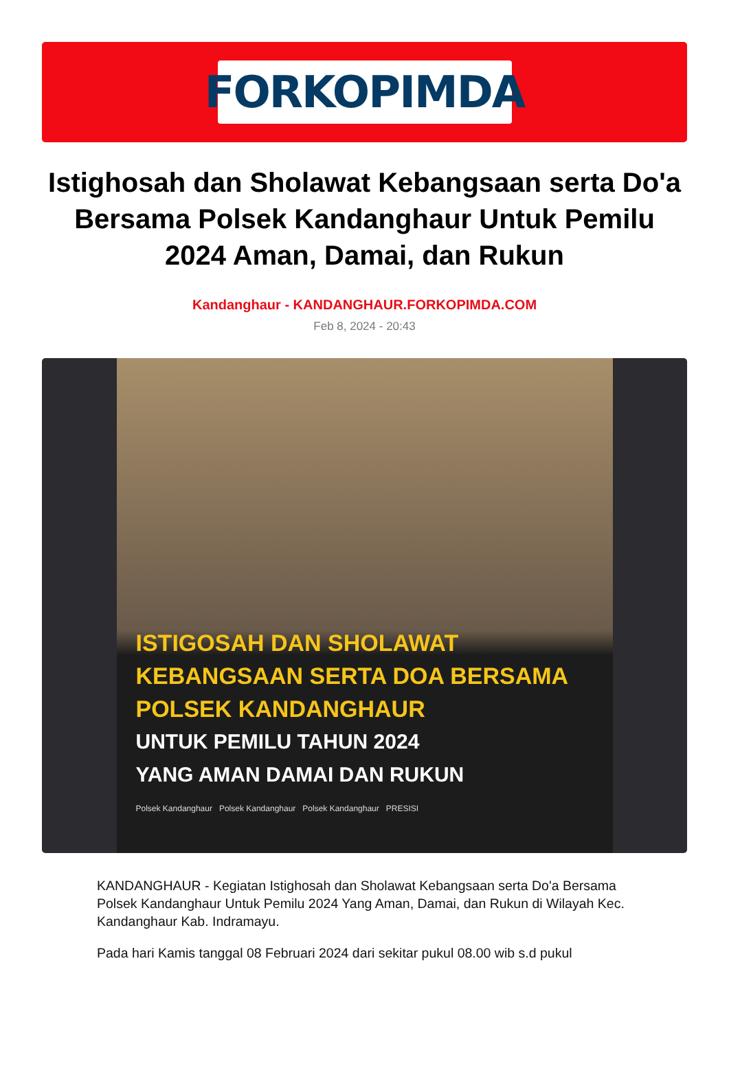FORKOPIMDA
Istighosah dan Sholawat Kebangsaan serta Do'a Bersama Polsek Kandanghaur Untuk Pemilu 2024 Aman, Damai, dan Rukun
Kandanghaur - KANDANGHAUR.FORKOPIMDA.COM
Feb 8, 2024 - 20:43
ISTIGOSAH DAN SHOLAWAT
KEBANGSAAN SERTA DOA BERSAMA
POLSEK KANDANGHAUR
UNTUK PEMILU TAHUN 2024
YANG AMAN DAMAI DAN RUKUN
Polsek Kandanghaur Polsek Kandanghaur Polsek Kandanghaur PRESISI
KANDANGHAUR - Kegiatan Istighosah dan Sholawat Kebangsaan serta Do'a Bersama Polsek Kandanghaur Untuk Pemilu 2024 Yang Aman, Damai, dan Rukun di Wilayah Kec. Kandanghaur Kab. Indramayu.
Pada hari Kamis tanggal 08 Februari 2024 dari sekitar pukul 08.00 wib s.d pukul